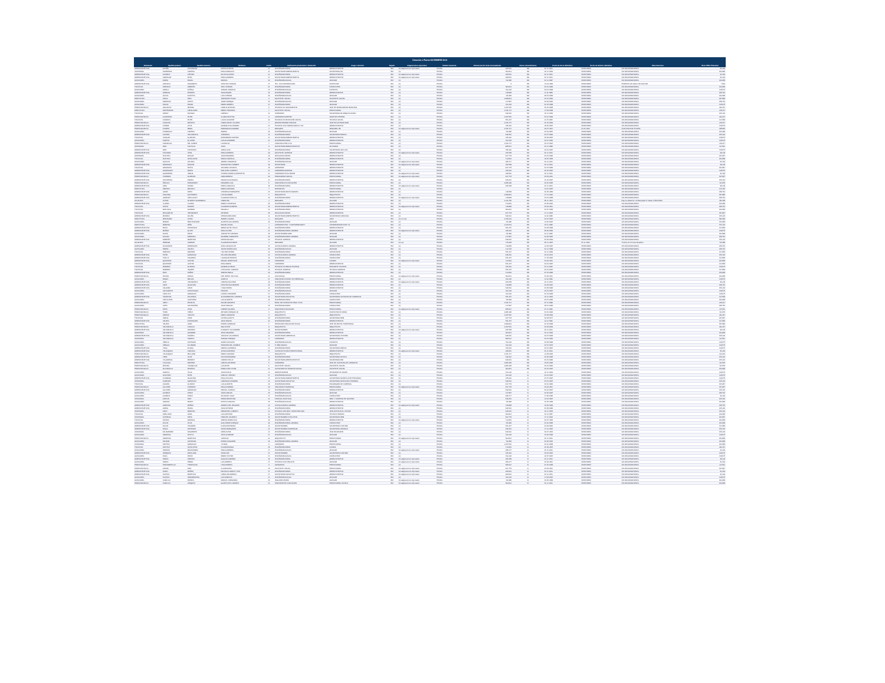Dotación a Planta DICIEMBRE 2012
| Estamento | Apellido paterno | Apellido materno | Nombres | Grado | Calificación profesional o formación | Cargo o función | Región | Asignaciones especiales | Unidad monetaria | Remuneración bruta mensualizada | Horas extraordinarias | Fecha de inicio dd/mm/aa | Fecha de término dd/mm/aa | Observaciones | Bono PMG Trimestral |
| --- | --- | --- | --- | --- | --- | --- | --- | --- | --- | --- | --- | --- | --- | --- | --- |
| ADMINISTRATIVOS | ACUÑA | INOSTROZA | PATRICIA IRENE | 17 | ENSEÑANZA MEDIA | ADMINISTRATIVO | RM | Sin asignaciones especiales | PESOS | 368.562 | NO | 02-11-2011 | INDEFINIDO | SIN OBSERVACIONES | 92.318 |
| JEFATURAS | ALBORNOZ | CAMPOS | ROSA ANGELICA | 11 | SECRETARIA ADMINISTRATIVA | SECRETARIA JPL | RM | (2) | PESOS | 683.611 | NO | 16-12-1991 | INDEFINIDO | SIN OBSERVACIONES | 163.800 |
| ADMINISTRATIVOS | ALVAREZ | CEPEDA | BELEN GLAFIRA | 17 | ENSEÑANZA MEDIA | ADMINISTRATIVO | RM | Sin asignaciones especiales | PESOS | 368.562 | NO | 02-11-2011 | INDEFINIDO | SIN OBSERVACIONES | 92.318 |
| ADMINISTRATIVOS | ARANGUIZ | PEZO | PAOLA ANDREA | 17 | SECRETARIA ADMINISTRATIVA | ADMINISTRATIVO | RM | Sin asignaciones especiales | PESOS | 368.562 | NO | 02-11-2011 | INDEFINIDO | SIN OBSERVACIONES | 92.318 |
| AUXILIARES | ARAYA | ROJAS | MANUEL | 16 | ENSEÑANZA BASICA | AUXILIAR | RM | (2) | PESOS | 411.086 | NO | 01-11-1987 | INDEFINIDO | SIN OBSERVACIONES | 102.809 |
| ADMINISTRATIVOS | AREVALO | NAVARRETE | CRISTIAN HERNAN | 17 | TEC. EN CONSTRUCCION | INSPECTOR | RM | (2) | PESOS | 0 | NO | 13-03-2006 | INDEFINIDO | PERMISO SIN GOCE DE SUELDO | 7.063 |
| TECNICOS | AREVALO | ORMEÑO | JOEL HERNAN | 11 | ENSEÑANZA MEDIA | CONDUCTOR | RM | (2) | PESOS | 683.611 | NO | 01-01-1986 | INDEFINIDO | SIN OBSERVACIONES | 163.800 |
| AUXILIARES | AROCA | ZUÑIGA | SERGIO HORACIO | 14 | ENSEÑANZA BASICA | ESTAFETA | RM | (2) | PESOS | 482.236 | NO | 03-01-1989 | INDEFINIDO | SIN OBSERVACIONES | 119.675 |
| ADMINISTRATIVOS | ARRIOLA | OPORTO | TALIA INGRID | 15 | ENSEÑANZA MEDIA | ADMINISTRATIVA | RM | (2) | PESOS | 430.809 | NO | 11-11-1996 | INDEFINIDO | SIN OBSERVACIONES | 106.701 |
| AUXILIARES | AVILES | FUENTES | LUIS HERNAN | 16 | ENSEÑANZA BASICA | AUXILIAR | RM | (2) | PESOS | 411.086 | NO | 08-01-1996 | INDEFINIDO | SIN OBSERVACIONES | 102.809 |
| DIRECTIVOS | AYALA | RIOS | JIMENA DEL PILAR | 5 | ASISTENTE SOCIAL | ASISTENTE SOCIAL | RM | (2) | PESOS | 2.098.923 | NO | 01-01-1985 | INDEFINIDO | SIN OBSERVACIONES | 504.086 |
| AUXILIARES | BARRERA | LOPEZ | JAIME ENRIQUE | 15 | ENSEÑANZA BASICA | AUXILIAR | RM | (2) | PESOS | 427.987 | NO | 01-06-1994 | INDEFINIDO | SIN OBSERVACIONES | 106.701 |
| AUXILIARES | BASSO | PALMA | MARIO ANDRES | 14 | ENSEÑANZA MEDIA | AUXILIAR | RM | (2) | PESOS | 482.236 | NO | 02-10-1989 | INDEFINIDO | SIN OBSERVACIONES | 119.675 |
| PROFESIONALES | BASUALTO | MEDINA | CAMILO ANTONIO | 8 | TECNICO EN SANEAMIENTO | JEFE DE APARCADERO MUNICIPAL | RM | (2) | PESOS | 1.197.502 | NO | 02-01-1989 | INDEFINIDO | SIN OBSERVACIONES | 283.254 |
| DIRECTIVOS | BERTRANINE | CABALLERO | MARIA VERONICA | 7 | ASISTENTE SOCIAL | PROFESIONAL | RM | (2) | PESOS | 1.481.724 | NO | 14-08-1989 | INDEFINIDO | SIN OBSERVACIONES | 349.344 |
| TECNICOS | BRAVO | BURGOS | CARMEN | 12 | CONTADOR | SECRETARIA DE ADQUISICIONES | RM | (2) | PESOS | 639.162 | NO | 16-12-1991 | INDEFINIDO | SIN OBSERVACIONES | 155.226 |
| PROFESIONALES | CALDERON | PINTO | CLARA CRISTINA | 8 | CONTADOR AUDITOR | AUDITOR INTERNO | RM | (2) | PESOS | 1.197.502 | NO | 01-04-1986 | INDEFINIDO | SIN OBSERVACIONES | 283.254 |
| TECNICOS | CANAVES | PINTO | LILIAN SOLEDAD | 13 | TECNICO EN BIENESTAR SOCIAL | TECNICO SOCIAL | RM | (2) | PESOS | 551.267 | NO | 11-04-1994 | INDEFINIDO | SIN OBSERVACIONES | 134.959 |
| PROFESIONALES | CANCINO | ARROYO | CAROLINA DE LAS MER | 7 | ADMINISTRADOR PUBLICO | JEFA DE CONTABILIDAD | RM | (2) | PESOS | 1.481.724 | NO | 01-10-1993 | INDEFINIDO | SIN OBSERVACIONES | 349.344 |
| ADMINISTRATIVOS | CANDIA | LEIVA | GONZALO ALEJANDRO | 14 | TECNICO ELECTROMECANICA Y AVI | ADMINISTRATIVO | RM | (2) | PESOS | 485.282 | NO | 10-06-1994 | INDEFINIDO | SIN OBSERVACIONES | 119.675 |
| PROFESIONALES | CANEPA | MORA | BARBARA ALEJANDRA | 7 | ABOGADO | ABOGADO JPL | RM | Sin asignaciones especiales | PESOS | 1.481.724 | NO | 03-07-2012 | 03-01-2013 | SUPLENCIA DE PLANTA | 209.605 |
| AUXILIARES | CARRASCO | CAMPOS | AMADO | 16 | ENSEÑANZA BASICA | AUXILIAR | RM | (2) | PESOS | 411.086 | NO | 01-03-1967 | INDEFINIDO | SIN OBSERVACIONES | 102.809 |
| ADMINISTRATIVOS | CASTRO | VALENZUELA | VERONICA | 12 | ENSEÑANZA MEDIA | SECRETARIA DIDECO | RM | (2) | PESOS | 639.162 | NO | 01-07-1992 | INDEFINIDO | SIN OBSERVACIONES | 155.226 |
| TECNICOS | CATALAN | ALARCON | BERNARDITA BEATRIZ | 14 | SECRETARIA ADMINISTRATIVA | ADMINISTRATIVO | RM | (2) | PESOS | 485.282 | NO | 05-09-1997 | INDEFINIDO | SIN OBSERVACIONES | 119.675 |
| AUXILIARES | CORTES | ALLENDE | LUIS ALEJANDRO | 14 | ENSEÑANZA MEDIA | ADMINISTRATIVO | RM | (2) | PESOS | 482.236 | NO | 01-07-1992 | INDEFINIDO | SIN OBSERVACIONES | 119.675 |
| PROFESIONALES | CORVALAN | DEL CAMPO | LILIANA SA | 7 | CONSTRUCTOR CIVIL | PROFESIONAL | RM | (2) | PESOS | 1.481.724 | NO | 01-04-1987 | INDEFINIDO | SIN OBSERVACIONES | 349.344 |
| JEFATURAS | DIAZ | CASTILLO | JUAN | 9 | SECRETARIO ADMINISTRATIVO | ACTUARIO | RM | (2) | PESOS | 985.634 | NO | 01-11-1980 | INDEFINIDO | SIN OBSERVACIONES | 234.011 |
| ADMINISTRATIVOS | DIAZ | CESPEDES | SARA LUISA | 14 | ENSEÑANZA MEDIA | SECRETARIA SAN LUIS | RM | (2) | PESOS | 485.282 | NO | 01-01-1994 | INDEFINIDO | SIN OBSERVACIONES | 119.675 |
| ADMINISTRATIVOS | ESCOBAR | VIDAL | PAOLA ANDREA | 18 | ASISTENTE JURIDICO | ADMINISTRATIVO | RM | Sin asignaciones especiales | PESOS | 350.499 | NO | 02-11-2011 | INDEFINIDO | SIN OBSERVACIONES | 88.230 |
| JEFATURAS | FUENTES | BASSAY | JUAN EDUARDO | 10 | EDUCACION MEDIA | ADMINISTRATIVO | RM | (2) | PESOS | 817.479 | NO | 01-01-1985 | INDEFINIDO | SIN OBSERVACIONES | 194.867 |
| TECNICOS | FUENTES | SEPULVEDA | MAISEL DANIELA | 16 | ENSEÑANZA MEDIA | ADMINISTRATIVO | RM | (2) | PESOS | 413.691 | NO | 10-05-2006 | INDEFINIDO | SIN OBSERVACIONES | 102.809 |
| AUXILIARES | GAVILAN | SALINAS | ANDRES MAURICIO | 17 | ENSEÑANZA BASICA | AUXILIAR | RM | Sin asignaciones especiales | PESOS | 366.147 | NO | 02-11-2011 | INDEFINIDO | SIN OBSERVACIONES | 92.318 |
| ADMINISTRATIVOS | GONZALEZ | BASCUR | PAULINA DEL CARMEN | 18 | SECRETARIA | ADMINISTRATIVO | RM | Sin asignaciones especiales | PESOS | 350.499 | NO | 02-11-2011 | INDEFINIDO | SIN OBSERVACIONES | 88.230 |
| TECNICOS | GONZALEZ | REYES | SOLANGE EUGENIA | 10 | CONTADOR | ADMINISTRATIVO | RM | (2) | PESOS | 817.479 | NO | 01-10-1986 | INDEFINIDO | SIN OBSERVACIONES | 194.867 |
| ADMINISTRATIVOS | GUADALUPE | ARAYA | EMILIA DEL CARMEN | 14 | CONTADOR GENERAL | ADMINISTRATIVO | RM | (2) | PESOS | 485.282 | NO | 03-10-1994 | INDEFINIDO | SIN OBSERVACIONES | 119.675 |
| ADMINISTRATIVOS | GUERRERO | URZUA | STEFANI ANDREA ANTONIETA | 17 | CONTADOR NIVEL MEDIO | ADMINISTRATIVO | RM | Sin asignaciones especiales | PESOS | 368.562 | NO | 02-11-2011 | INDEFINIDO | SIN OBSERVACIONES | 92.318 |
| PROFESIONALES | HERRERA | ALARCON | SARA ANDREA | 10 | TRABAJADOR SOCIAL | PROFESIONAL | RM | Sin asignaciones especiales | PESOS | 817.479 | NO | 01-08-2011 | INDEFINIDO | SIN OBSERVACIONES | 194.867 |
| ADMINISTRATIVOS | INOSTROZA | RAMOS | FRANCISCO MANUEL | 12 | ENSEÑANZA MEDIA | ADMINISTRATIVO | RM | (2) | PESOS | 639.162 | NO | 15-10-1987 | INDEFINIDO | SIN OBSERVACIONES | 155.226 |
| PROFESIONALES | IÑIGUEZ | FERNANDEZ | EDUARDO LUIS | 6 | INGENIERO EN EJECUCIÓN | PROFESIONAL | RM | (2) | PESOS | 1.866.180 | NO | 02-05-1995 | INDEFINIDO | SIN OBSERVACIONES | 434.870 |
| ADMINISTRATIVOS | JARA | OLMOS | DORIS ANGELICA | 18 | ENSEÑANZA MEDIA | ADMINISTRATIVO | RM | Sin asignaciones especiales | PESOS | 350.499 | NO | 02-11-2011 | INDEFINIDO | SIN OBSERVACIONES | 88.230 |
| DIRECTIVOS | JIMENEZ | BRIONES | MARCIA ANDREA | 7 | PERIODISTA | PROFESIONAL | RM | (2) | PESOS | | NO | 13-01-1997 | INDEFINIDO | SIN OBSERVACIONES | 141.265 |
| ADMINISTRATIVOS | LABBE | ORTIZ | VERONICA MARGARITA | 15 | SECRETARIA DACTILOGRAFA | ADMINISTRATIVO | RM | (2) | PESOS | 430.809 | NO | 01-06-2006 | INDEFINIDO | SIN OBSERVACIONES | 106.701 |
| PROFESIONALES | LAGUNAS | GUTIERREZ | LUIS RICARDO | 5 | ARQUITECTO | ARQUITECTO | RM | (2) | PESOS | 2.098.923 | NO | 17-12-1984 | INDEFINIDO | SIN OBSERVACIONES | 504.086 |
| ADMINISTRATIVOS | LAMBERT | INDELLICATI | CLAUDIA ESTRELLA | 15 | ENSEÑANZA MEDIA | ADMINISTRATIVO | RM | Sin asignaciones especiales | PESOS | 430.809 | NO | 04-01-1999 | INDEFINIDO | SIN OBSERVACIONES | 106.701 |
| ALCALDES | LEITAO | ALVAREZ-SALAMANCA | CAROLINA | 2 | ABOGADO | ALCALDE | RM | (1) | PESOS | 2.231.795 | NO | 06-12-2012 | INDEFINIDO | Bajo la calidad de contrata grado 6, hasta el 05/12/2012 | 292.290 |
| ADMINISTRATIVOS | LLANOS | LLANOS | MARIA CLEMENCIA | 16 | ENSEÑANZA MEDIA | ADMINISTRATIVO | RM | (2) | PESOS | 413.691 | NO | 01-06-1994 | INDEFINIDO | SIN OBSERVACIONES | 102.809 |
| TECNICOS | LOPEZ | DUARTE | CLAUDIO EDUARDO | 15 | SECRETARIA ADMINISTRATIVA | ADMINISTRATIVO | RM | Sin asignaciones especiales | PESOS | 430.809 | NO | 01-08-2011 | INDEFINIDO | SIN OBSERVACIONES | 106.701 |
| TECNICOS | MACHUCA | GUZMAN | MIGUEL A | 11 | ENSEÑANZA MEDIA | ADMINISTRATIVO | RM | (2) | PESOS | 683.611 | NO | 01-07-1980 | INDEFINIDO | SIN OBSERVACIONES | 163.800 |
| TECNICOS | MELGAREJO | HERNANDEZ | ANTONIO | 10 | EDUCACION MEDIA | ADMINISTRATIVO | RM | (2) | PESOS | 817.479 | NO | 17-12-1984 | INDEFINIDO | SIN OBSERVACIONES | 194.867 |
| ADMINISTRATIVOS | MENDEZ | ACUÑA | MYRIAM ADELAIDA | 12 | SECRETARIA ADMINISTRATIVO | SECRETARIA CONCEJAL | RM | (2) | PESOS | 639.162 | NO | 11-02-1985 | INDEFINIDO | SIN OBSERVACIONES | 155.226 |
| DIRECTIVOS | MONTANER | LEWIN | ANDRES ISMAEL | 3 | ABOGADO | JUEZ | RM | (2), (7), (8) | PESOS | 2.400.133 | NO | 01-04-1987 | INDEFINIDO | SIN OBSERVACIONES | 591.888 |
| AUXILIARES | MORAN | MONTENEGRO | ALBERTO ALEJANDRO | 16 | ENSEÑANZA MEDIA | AUXILIAR | RM | (2) | PESOS | 411.086 | NO | 23-05-1994 | INDEFINIDO | SIN OBSERVACIONES | 102.809 |
| DIRECTIVOS | MORENO | MIÑO | MIGUEL ANGEL | 4 | CONTADOR PUB. Y CONTADOR AUDIT | COORDINADOR CONV. SII | RM | (2) | PESOS | 2.329.153 | NO | 10-11-1985 | INDEFINIDO | SIN OBSERVACIONES | 571.140 |
| ADMINISTRATIVOS | MOYA | TRONCOSO | ZORALISA DE JESUS | 13 | ENSEÑANZA MEDIA | ADMINISTRATIVO | RM | (2) | PESOS | 551.267 | NO | 01-09-1989 | INDEFINIDO | SIN OBSERVACIONES | 134.959 |
| ADMINISTRATIVOS | MUÑOZ | ALISTE | ROSA ELVIRA | 14 | ENSEÑANZA MEDIA LABORAL | ADMINISTRATIVO | RM | Sin asignaciones especiales | PESOS | 485.282 | NO | 05-06-1995 | INDEFINIDO | SIN OBSERVACIONES | 119.675 |
| AUXILIARES | OLAVE | RIFFO | JEANNETTE MARISOL | 16 | SECRETARIADO ADM. | AUXILIAR | RM | (2) | PESOS | 411.086 | NO | 01-11-1994 | INDEFINIDO | SIN OBSERVACIONES | 102.809 |
| AUXILIARES | OLGUIN | ORDENES | RICARDO HUMBERTO | 15 | ENSEÑANZA MEDIA LABORAL | AUXILIAR | RM | (2) | PESOS | 427.987 | NO | 01-06-1994 | INDEFINIDO | SIN OBSERVACIONES | 106.701 |
| ADMINISTRATIVOS | ORMEÑO | MARTINEZ | ERWIN WILSON | 12 | TECNICO JURIDICO | ADMINISTRATIVO | RM | (2) | PESOS | 639.162 | NO | 01-06-1983 | INDEFINIDO | SIN OBSERVACIONES | 155.226 |
| ALCALDES | ORREGO | LARRAIN | CLAUDIO BENJAMIN | 2 | ABOGADO | ALCALDE | RM | (1), (3) | PESOS | 446.360 | NO | 06-12-2004 | 05-12-2012 | Término de Periodo Alcaldicio | 441.890 |
| ADMINISTRATIVOS | OSSANDON | RODRIGUEZ | ROSA JACQUELINE | 15 | LICENCIA MEDIA LABORAL | ADMINISTRATIVO | RM | (2) | PESOS | 430.809 | NO | 13-06-1994 | INDEFINIDO | SIN OBSERVACIONES | 106.701 |
| AUXILIARES | PARDO | VALDES | JAVIER FRANCISCO | 15 | ENSEÑANZA BASICA | AUXILIAR | RM | (2) | PESOS | 413.720 | NO | 01-12-1988 | INDEFINIDO | SIN OBSERVACIONES | 106.701 |
| TECNICOS | PAREDES | RAMIREZ | HECTOR PEDRO | 13 | ENSEÑANZA MEDIA | SUPERVISOR | RM | (2) | PESOS | 551.267 | NO | 01-12-1968 | INDEFINIDO | SIN OBSERVACIONES | 134.959 |
| ADMINISTRATIVOS | PINTO | GONZALEZ | NELSON ORLANDO | 12 | LICENCIA MEDIA LABORAL | CONDUCTOR | RM | (2) | PESOS | 639.162 | NO | 01-02-1972 | INDEFINIDO | SIN OBSERVACIONES | 155.226 |
| ADMINISTRATIVOS | PUELLE | SAGREDO | LILIANA ANTONIETA | 13 | ENSEÑANZA MEDIA | CONDUCTOR | RM | (2) | PESOS | 551.267 | NO | 27-10-1992 | INDEFINIDO | SIN OBSERVACIONES | 134.959 |
| ADMINISTRATIVOS | QUILPATAY | LASTRA | MIGUEL FRANCISCO | 16 | CONTADOR | CAJERO | RM | Sin asignaciones especiales | PESOS | 413.691 | NO | 01-08-2011 | INDEFINIDO | SIN OBSERVACIONES | 102.809 |
| TECNICOS | QUILPATAY | LASTRA | ROSA MARIA | 13 | CONTADOR | ADMINISTRATIVO | RM | (2) | PESOS | 551.267 | NO | 03-01-1994 | INDEFINIDO | SIN OBSERVACIONES | 134.959 |
| TECNICOS | RAMIREZ | ALVAREZ | GONZALO EMILIO | 14 | TECNICO EN DIBUJO TECNICO | DIBUJANTE TECNICO | RM | (2) | PESOS | 485.282 | NO | 04-11-1994 | INDEFINIDO | SIN OBSERVACIONES | 119.675 |
| TECNICOS | RAMIREZ | UGARTE | LETICIA DEL CARMEN | 13 | TECNICO JURIDICO | TECNICO JURIDICO | RM | (2) | PESOS | 551.267 | NO | 01-01-1994 | INDEFINIDO | SIN OBSERVACIONES | 134.959 |
| ADMINISTRATIVOS | RIOS | NUÑEZ | XIMENA PAOLA | 16 | ENSEÑANZA MEDIA | ADMINISTRATIVO | RM | (2) | PESOS | 413.691 | NO | 07-10-1996 | INDEFINIDO | SIN OBSERVACIONES | 102.809 |
| PROFESIONALES | RIVERA | FARIAS | KATHERINE VALESKA | 11 | SOCIOLOGA | PROFESIONAL | RM | Sin asignaciones especiales | PESOS | 683.611 | NO | 01-08-2011 | INDEFINIDO | SIN OBSERVACIONES | 163.800 |
| AUXILIARES | ROGEL | MOLINA | JAIME M | 14 | INGENIERO EN ADM. DE EMPRESAS | ADMINISTRATIVO | RM | (2) | PESOS | 482.236 | NO | 11-02-1992 | INDEFINIDO | SIN OBSERVACIONES | 119.675 |
| ADMINISTRATIVOS | RUIZ | HERNANDEZ | LORENA SOLEDAD | 18 | ENSEÑANZA MEDIA | ADMINISTRATIVO | RM | Sin asignaciones especiales | PESOS | 350.499 | NO | 02-11-2011 | INDEFINIDO | SIN OBSERVACIONES | 88.230 |
| ADMINISTRATIVOS | SAEZ | AGUILERA | CRISTIAN ALEJANDRO | 15 | ENSEÑANZA MEDIA | ADMINISTRATIVO | RM | (2) | PESOS | 430.809 | NO | 01-09-1994 | INDEFINIDO | SIN OBSERVACIONES | 106.701 |
| ADMINISTRATIVOS | SALAZAR | CARO | HUGO DANIEL | 12 | ENSEÑANZA MEDIA | ADMINISTRATIVO | RM | (2) | PESOS | 639.162 | NO | 01-09-1986 | INDEFINIDO | SIN OBSERVACIONES | 155.226 |
| AUXILIARES | SAN MARTIN | FUENTEALBA | DONATO | 14 | ENSEÑANZA BASICA | AUXILIAR | RM | (2) | PESOS | 482.236 | NO | 01-03-1967 | INDEFINIDO | SIN OBSERVACIONES | 119.675 |
| AUXILIARES | SANCHEZ | GONZALEZ | LEONEL EDUARDO | 14 | ENSEÑANZA MEDIA | CONDUCTOR | RM | (2) | PESOS | 482.236 | NO | 02-10-1989 | INDEFINIDO | SIN OBSERVACIONES | 119.675 |
| ADMINISTRATIVOS | SANDOVAL | FIGUEROA | ALEJANDRA DEL CARMEN | 13 | SECRETARIA EJECUTIVA | SECRETARIA LICENCIAS DE CONDUCIR | RM | (2) | PESOS | 551.267 | NO | 16-12-1991 | INDEFINIDO | SIN OBSERVACIONES | 134.959 |
| AUXILIARES | SEPULVEDA | SAAVEDRA | LUIS ALBERTO | 16 | ENSEÑANZA MEDIA | CONDUCTOR | RM | (2) | PESOS | 411.086 | NO | 01-01-1995 | INDEFINIDO | SIN OBSERVACIONES | 102.809 |
| PROFESIONALES | SMITH | PERALTA | OSCAR ALBERTO | 7 | PROF. DE ESTADO EN EDUC. FISIC | PROFESIONAL | RM | (2) | PESOS | 1.481.724 | NO | 07-11-1988 | INDEFINIDO | SIN OBSERVACIONES | 349.344 |
| AUXILIARES | SOTO | SANTIBAÑEZ | JOSE FROILAN | 15 | ENSEÑANZA MEDIA | CONDUCTOR | RM | (2) | PESOS | 427.987 | NO | 08-04-1996 | INDEFINIDO | SIN OBSERVACIONES | 106.701 |
| PROFESIONALES | TAPIA | VIDAL | CARMEN GLORIA | 9 | INGENIERO EJECUCION | PROFESIONAL | RM | Sin asignaciones especiales | PESOS | 985.634 | NO | 04-11-1992 | INDEFINIDO | SIN OBSERVACIONES | 234.011 |
| PROFESIONALES | TORO | YAÑEZ | ARTURO ENRIQUE JO | 6 | ARQUITECTO | INSPECTOR DE OBRA | RM | (2) | PESOS | 1.866.180 | NO | 01-01-1986 | INDEFINIDO | SIN OBSERVACIONES | 434.870 |
| PROFESIONALES | URBINA | HERLITZ | MABEL MARLENE | 8 | ARQUITECTO | ARQUITECTO | RM | (2) | PESOS | 1.197.502 | NO | 01-09-1993 | INDEFINIDO | SIN OBSERVACIONES | 283.254 |
| TECNICOS | URZUA | CRUZ | ESTRELLA RUTH | 10 | ENSEÑANZA MEDIA | SECRETARIA DOM | RM | (2) | PESOS | 817.479 | NO | 01-09-1977 | INDEFINIDO | SIN OBSERVACIONES | 194.867 |
| ADMINISTRATIVOS | VALDES | FUENZALIDA | JOSE WALDO | 13 | ENSEÑANZA MEDIA | ADMINISTRATIVO | RM | (2) | PESOS | 551.267 | NO | 13-11-1981 | INDEFINIDO | SIN OBSERVACIONES | 134.959 |
| DIRECTIVOS | VALDES | SAZO | PEDRO SANDALIO | 5 | PROFESOR EDUCACION FISICA | JEFE DE APOYO TERRITORIAL | RM | (2) | PESOS | 2.098.923 | NO | 02-10-1989 | INDEFINIDO | SIN OBSERVACIONES | 504.086 |
| PROFESIONALES | VALENZUELA | CUBILLO | ANA ESTER | 8 | ARQUITECTO | ARQUITECTO | RM | (2) | PESOS | 1.197.502 | NO | 01-08-1993 | INDEFINIDO | SIN OBSERVACIONES | 283.254 |
| ADMINISTRATIVOS | VALENZUELA | FAUNDEZ | ELIZABETH ALEJANDRA | 18 | SECRETARIADO | ADMINISTRATIVO | RM | Sin asignaciones especiales | PESOS | 350.499 | NO | 02-11-2011 | INDEFINIDO | SIN OBSERVACIONES | 88.230 |
| JEFATURAS | VALENZUELA | GAJARDO | JOSE EDUARDO | 11 | ENSEÑANZA MEDIA | ADMINISTRATIVO | RM | (2) | PESOS | 683.611 | NO | 16-12-1991 | INDEFINIDO | SIN OBSERVACIONES | 163.800 |
| ADMINISTRATIVOS | VALENZUELA | OSORES | SOFIA DE LAS MARIAS | 12 | SECRETARIA COMERCIAL | SECRETARIA VIVIENDA | RM | (2) | PESOS | 639.162 | NO | 01-07-1980 | INDEFINIDO | SIN OBSERVACIONES | 155.226 |
| JEFATURAS | VALENZUELA | TORRES | SERGIO ENRIQUE | 9 | CONTADOR | ADMINISTRATIVO | RM | (2) | PESOS | 985.634 | NO | 01-01-1985 | INDEFINIDO | SIN OBSERVACIONES | 234.011 |
| AUXILIARES | VARELA | ESPINOZA | GUIDO OSVALDO | 14 | ENSEÑANZA BASICA | ESTAFETA | RM | (2) | PESOS | 482.236 | NO | 01-09-1989 | INDEFINIDO | SIN OBSERVACIONES | 119.675 |
| AUXILIARES | VARGAS | AHUMADA | PORFIRIO DEL CARMEN | 14 | 6° AÑO BASICO | AUXILIAR | RM | (2) | PESOS | 482.236 | NO | 01-04-1976 | INDEFINIDO | SIN OBSERVACIONES | 119.675 |
| ADMINISTRATIVOS | VEGA | ALIAGA | MARCELA ANDREA | 14 | ENSEÑANZA MEDIA | SECRETARIA DIDECO | RM | (2) | PESOS | 485.282 | NO | 01-01-1994 | INDEFINIDO | SIN OBSERVACIONES | 119.675 |
| ADMINISTRATIVOS | VELASQUEZ | CABEZAS | JESSICA ANDREA | 17 | LICENCIA TECNICO PROFESIONAL | ADMINISTRATIVO | RM | Sin asignaciones especiales | PESOS | 368.562 | NO | 02-11-2011 | INDEFINIDO | SIN OBSERVACIONES | 92.318 |
| PROFESIONALES | VELASQUEZ | MELLADO | MARIA SOLEDAD | 7 | ARQUITECTO | ARQUITECTO | RM | (2) | PESOS | 1.481.724 | NO | 23-09-1991 | INDEFINIDO | SIN OBSERVACIONES | 322.618 |
| ADMINISTRATIVOS | VERA | LEIVA | SILVIA BERNARDA | 12 | ENSEÑANZA MEDIA | SECRETARIA SECPLA | RM | (2) | PESOS | 639.162 | NO | 01-06-1986 | INDEFINIDO | SIN OBSERVACIONES | 155.226 |
| ADMINISTRATIVOS | VILLARREAL | MONROY | CARMEN NELLY | 12 | SECRETARIO ADMINISTRATIVO | SECRETARIA DAF | RM | (2) | PESOS | 639.162 | NO | 01-01-1986 | INDEFINIDO | SIN OBSERVACIONES | 155.226 |
| DIRECTIVOS | VILLEGAS | RAMIREZ | CARLOS ANTONIO | 6 | CONTADOR | JEFE DE LICENCIAS DE CONDUCIR | RM | (2) | PESOS | 1.866.180 | NO | 19-05-1986 | INDEFINIDO | SIN OBSERVACIONES | 434.870 |
| PROFESIONALES | ZEPEDA | HUAIQUILAF | LUIS RENE | 6 | ASISTENTE SOCIAL | ASISTENTE SOCIAL | RM | (2) | PESOS | 1.866.180 | NO | 01-01-1985 | INDEFINIDO | SIN OBSERVACIONES | 434.870 |
| PROFESIONALES | ZILLERUELO | BERRIOS | PAMELA DEL PILAR | 11 | LICENCIADA EN TRABAJO SOCIAL | ASISTENTE SOCIAL | RM | (2) | PESOS | 683.611 | NO | 03-10-1994 | INDEFINIDO | SIN OBSERVACIONES | 163.800 |
| AUXILIARES | ABARCA | VEGA | JUAN EMILIO | 14 | RADIOPERADOR | OPERADOR DE RADIO | RM | (2) | PESOS | 482.236 | SI | 16-12-1991 | INDEFINIDO | SIN OBSERVACIONES | 119.675 |
| AUXILIARES | ACEVEDO | PEÑA | CARLOS HERNAN | 14 | ENSEÑANZA BASICA | AUXILIAR | RM | (2) | PESOS | 482.236 | SI | 01-01-1994 | INDEFINIDO | SIN OBSERVACIONES | 119.675 |
| ADMINISTRATIVOS | AHUMADA | AGUILERA | ROSA JESSICA | 14 | SECRETARIA ADMINISTRATIVA | SECRETARIA GERENCIA DE PERSONAS | RM | (2) | PESOS | 485.282 | SI | 04-04-1994 | INDEFINIDO | SIN OBSERVACIONES | 119.675 |
| JEFATURAS | ALARCON | GONZALEZ | LORENA ALEJANDRA | 12 | SECRETARIA EJECUTIVA | SECRETARIA SERVICIOS INTERNOS | RM | (2) | PESOS | 639.162 | SI | 01-01-1997 | INDEFINIDO | SIN OBSERVACIONES | 155.226 |
| TECNICOS | ALFARO | ALVAREZ | LUIS ALBERTO | 10 | ENSEÑANZA MEDIA | ENCARGADO DE COMPRAS | RM | (2) | PESOS | 817.479 | SI | 01-01-1985 | INDEFINIDO | SIN OBSERVACIONES | 194.867 |
| PROFESIONALES | ALLENDE | CORNEJO | PAULA ANDREA | 10 | INGENIERO COMERCIAL | PROFESIONAL | RM | Sin asignaciones especiales | PESOS | 817.479 | SI | 01-08-2011 | INDEFINIDO | SIN OBSERVACIONES | 194.867 |
| ADMINISTRATIVOS | ALLENDE | GONZALEZ | MANUEL IGNACIO | 12 | ENSEÑANZA MEDIA | ADMINISTRATIVO | RM | (2) | PESOS | 639.162 | SI | 01-02-1987 | INDEFINIDO | SIN OBSERVACIONES | 155.226 |
| AUXILIARES | ALVAREZ | JEREZ | JUAN CARLOS | 15 | ENSEÑANZA BASICA | AUXILIAR | RM | (2) | PESOS | 427.987 | SI | 01-06-1994 | INDEFINIDO | SIN OBSERVACIONES | 106.701 |
| AUXILIARES | ALVAREZ | JEREZ | OSVALDO HUGO | 17 | ENSEÑANZA BASICA | CONDUCTOR | RM | (2) | PESOS | 366.147 | SI | 14-06-1995 | INDEFINIDO | SIN OBSERVACIONES | 92.318 |
| JEFATURAS | ANTILEF | DIAZ | EDMUNDO RENAN | 12 | CIENCIAS POLITICAS | ADM. Y CONTROL DE GESTION | RM | (2) | PESOS | 639.162 | SI | 13-01-1997 | INDEFINIDO | SIN OBSERVACIONES | 155.226 |
| AUXILIARES | ARANDA | MARIN | BENITA CATALINA | 16 | ENSEÑANZA BASICA | ADMINISTRATIVO | RM | (2) | PESOS | 411.086 | SI | 01-06-2008 | INDEFINIDO | SIN OBSERVACIONES | 102.809 |
| ADMINISTRATIVOS | ARAVENA | MUÑOZ | ANDREA DEL ROSARIO | 15 | LICENCIA MEDIA LABORAL | ADMINISTRATIVO | RM | Sin asignaciones especiales | PESOS | 430.809 | SI | 10-06-1996 | INDEFINIDO | SIN OBSERVACIONES | 106.701 |
| ADMINISTRATIVOS | ARAYA | ROJAS | JOSE ANTONIO | 12 | ENSEÑANZA MEDIA | ADMINISTRATIVO | RM | (2) | PESOS | 639.162 | SI | 01-09-1986 | INDEFINIDO | SIN OBSERVACIONES | 155.226 |
| JEFATURAS | ARCE | MORENO | MIRIAM DEL CARMEN | 12 | TECNICO CON MEN. BIENESTAR SOC | JEFA SERVICIO AL VECINO | RM | (2) | PESOS | 639.162 | SI | 16-12-1991 | INDEFINIDO | SIN OBSERVACIONES | 155.226 |
| TECNICOS | ARELLANO | SOZA | LUIS ANTONIO | 11 | ENSEÑANZA MEDIA | TECNICO ORNATO | RM | (2) | PESOS | 683.611 | SI | 01-11-1967 | INDEFINIDO | SIN OBSERVACIONES | 163.800 |
| JEFATURAS | ASTORGA | TAPIA | NORA DE LOURDES | 10 | SECRETARIADO EJECUTIVO | SECRETARIA DOM | RM | (2) | PESOS | 817.479 | SI | 17-12-1984 | INDEFINIDO | SIN OBSERVACIONES | 194.867 |
| TECNICOS | ATENAS | BARRIGA | XIMENA FRANCISCA | 16 | ENSEÑANZA MEDIA | ADMINISTRATIVO | RM | Sin asignaciones especiales | PESOS | 413.691 | SI | 01-04-2010 | INDEFINIDO | SIN OBSERVACIONES | 102.809 |
| AUXILIARES | AVILEZ | LEIVA | GUILLERMO ENRIQUE | 16 | ENSEÑANZA MEDIA LABORAL | CONDUCTOR | RM | (2) | PESOS | 411.086 | SI | 01-03-1996 | INDEFINIDO | SIN OBSERVACIONES | 102.809 |
| ADMINISTRATIVOS | AVILEZ | STUARDO | ELIANA DEYANIRA | 13 | SECRETARIADO | SECRETARIA CULTURA | RM | (2) | PESOS | 551.267 | SI | 01-08-1992 | INDEFINIDO | SIN OBSERVACIONES | 134.959 |
| ADMINISTRATIVOS | AYALA | ESPINOZA | SONIA MARGARITA | 12 | SECRETARIADO COMERCIAL | SECRETARIA JURIDICA | RM | (2) | PESOS | 639.162 | SI | 17-12-1984 | INDEFINIDO | SIN OBSERVACIONES | 155.226 |
| JEFATURAS | BAHAMONDE | NAVARRETE | NATALIA PAZ | 12 | ENSEÑANZA MEDIA | JEFA DE ORNATO | RM | (2) | PESOS | 639.162 | SI | 01-07-2010 | INDEFINIDO | SIN OBSERVACIONES | 155.226 |
| AUXILIARES | BARRERA | ANTIVIL | JOSE ALDEMAR | 14 | ENSEÑANZA BASICA | AUXILIAR | RM | (2) | PESOS | 482.236 | SI | 15-06-1988 | INDEFINIDO | SIN OBSERVACIONES | 119.675 |
| PROFESIONALES | BARROSO | MARTINEZ | VANESSA | 11 | ARQUITECTO | PROFESIONAL | RM | Sin asignaciones especiales | PESOS | 683.611 | SI | 02-11-2011 | INDEFINIDO | SIN OBSERVACIONES | 163.800 |
| AUXILIARES | BELMAR | SANDOVAL | PEDRO SEGUNDO | 16 | ENSEÑANZA MEDIA LABORAL | AUXILIAR | RM | (2) | PESOS | 411.086 | SI | 01-06-1994 | INDEFINIDO | SIN OBSERVACIONES | 102.809 |
| JEFATURAS | BENITEZ | GONZALEZ | VIVIANA | 8 | CONTADOR | PROFESIONAL | RM | (2) | PESOS | 1.197.502 | SI | 01-02-1989 | INDEFINIDO | SIN OBSERVACIONES | 102.809 |
| TECNICOS | BENITEZ | SEPULVEDA | CLAUDIA PAOLA | 16 | ENSEÑANZA MEDIA | CAJERA | RM | (2) | PESOS | 413.691 | SI | 02-08-2007 | INDEFINIDO | SIN OBSERVACIONES | 283.254 |
| AUXILIARES | BERDIZA | MALDONADO | PAOLA ANDREA | 17 | ENSEÑANZA BASICA | AUXILIAR | RM | Sin asignaciones especiales | PESOS | 366.147 | SI | 02-11-2011 | INDEFINIDO | SIN OBSERVACIONES | 92.318 |
| ADMINISTRATIVOS | BORQUEZ | ORELLANA | SONIA IDA | 14 | SECRETARIADO | SECRETARIA CULTURA | RM | (2) | PESOS | 485.282 | SI | 01-05-1994 | INDEFINIDO | SIN OBSERVACIONES | 119.675 |
| AUXILIARES | BOSS | PAVEZ | MARIO VICTOR | 14 | ENSEÑANZA BASICA | CONDUCTOR | RM | (2) | PESOS | 482.236 | SI | 28-07-1994 | INDEFINIDO | SIN OBSERVACIONES | 119.675 |
| ADMINISTRATIVOS | BRAVO | JIMENEZ | OLGA ALEJANDRA | 18 | ENSEÑANZA MEDIA | ADMINISTRATIVO | RM | Sin asignaciones especiales | PESOS | 350.499 | SI | 02-11-2011 | INDEFINIDO | SIN OBSERVACIONES | 88.230 |
| AUXILIARES | BRAVO | PARRA | LUIS ANDRES | 17 | TECNICO ELECTRICISTA | AUXILIAR | RM | Sin asignaciones especiales | PESOS | 366.147 | SI | 01-08-2011 | INDEFINIDO | SIN OBSERVACIONES | 92.318 |
| PROFESIONALES | BRIGNARDELLO | TORREALBA | LUIGI ANDRES | 9 | GEOGRAFO | PROFESIONAL | RM | (2) | PESOS | 985.634 | SI | 01-10-1998 | INDEFINIDO | SIN OBSERVACIONES | 234.011 |
| PROFESIONALES | BRUNA | DIAZ | CLAUDIA PAZ | 10 | ASISTENTE SOCIAL | PROFESIONAL | RM | Sin asignaciones especiales | PESOS | 817.479 | SI | 01-08-2011 | INDEFINIDO | SIN OBSERVACIONES | 194.867 |
| ADMINISTRATIVOS | BUOSI | MUÑOZ | DALING ELIZABETH JEN | 17 | ENSEÑANZA MEDIA | ADMINISTRATIVO | RM | Sin asignaciones especiales | PESOS | 368.562 | SI | 02-11-2011 | INDEFINIDO | SIN OBSERVACIONES | 92.318 |
| ADMINISTRATIVOS | BUSTOS | MARTINEZ | CAROLINA ANDREA | 17 | SECRETARIA EJECUTIVA | ADMINISTRATIVO | RM | Sin asignaciones especiales | PESOS | 368.562 | SI | 02-11-2011 | INDEFINIDO | SIN OBSERVACIONES | 92.318 |
| AUXILIARES | BUSTOS | NORAMBUENA | LUIS MARCOS | 14 | ENSEÑANZA BASICA | AUXILIAR | RM | (2) | PESOS | 482.236 | SI | 14-09-1987 | INDEFINIDO | SIN OBSERVACIONES | 119.675 |
| AUXILIARES | CABELLO | FREDES | MANUEL FERNANDO | 16 | SEGUNDO MEDIO | AUXILIAR | RM | Sin asignaciones especiales | PESOS | 411.086 | SI | 01-06-2008 | INDEFINIDO | SIN OBSERVACIONES | 102.809 |
| PROFESIONALES | CABELLO | VASQUEZ | GLADYS DEL CARMEN | 11 | INGENIERO DE EJECUCION | PROFESIONAL SECPLA | RM | Sin asignaciones especiales | PESOS | 683.611 | SI | 02-11-2011 | INDEFINIDO | SIN OBSERVACIONES | 163.800 |